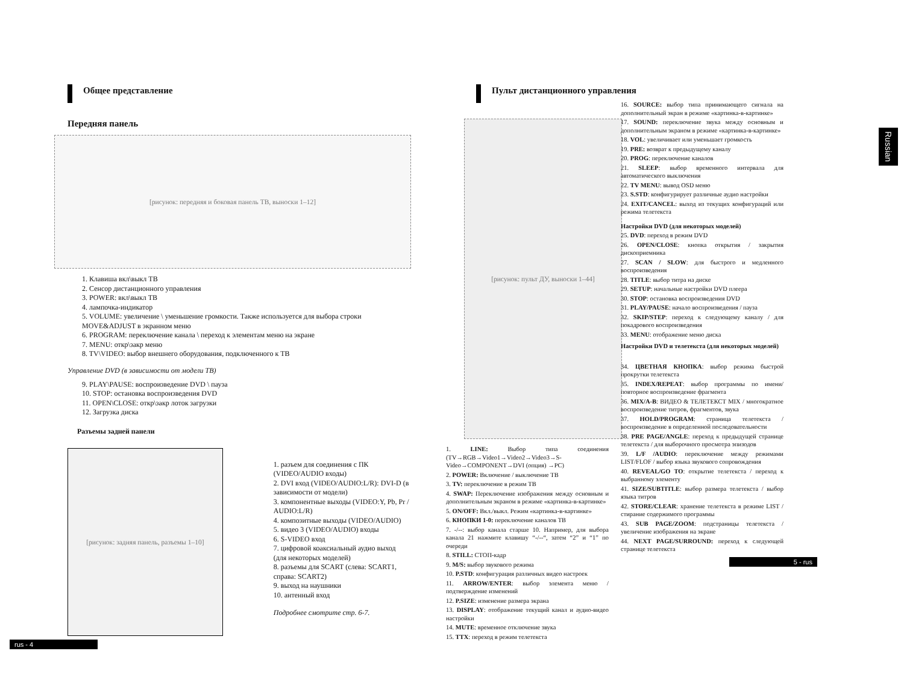Общее представление
Передняя панель
[рисунок: передняя и боковая панель ТВ, выноски 1–12]
1. Клавиша вкл\выкл ТВ
2. Сенсор дистанционного управления
3. POWER: вкл\выкл ТВ
4. лампочка-индикатор
5. VOLUME: увеличение \ уменьшение громкости. Также используется для выбора строки MOVE&ADJUST в экранном меню
6. PROGRAM: переключение канала \ переход к элементам меню на экране
7. MENU: откр\закр меню
8. TV\VIDEO: выбор внешнего оборудования, подключенного к ТВ
Управление DVD (в зависимости от модели ТВ)
9. PLAY\PAUSE: воспроизведение DVD \ пауза
10. STOP: остановка воспроизведения DVD
11. OPEN\CLOSE: откр\закр лоток загрузки
12. Загрузка диска
Разъемы задней панели
[рисунок: задняя панель, разъемы 1–10]
1. разъем для соединения с ПК (VIDEO/AUDIO входы)
2. DVI вход (VIDEO/AUDIO:L/R): DVI-D (в зависимости от модели)
3. компонентные выходы (VIDEO:Y, Pb, Pr / AUDIO:L/R)
4. композитные выходы (VIDEO/AUDIO)
5. видео 3 (VIDEO/AUDIO) входы
6. S-VIDEO вход
7. цифровой коаксиальный аудио выход (для некоторых моделей)
8. разъемы для SCART (слева: SCART1, справа: SCART2)
9. выход на наушники
10. антенный вход
Подробнее смотрите стр. 6-7.
rus - 4
Russian
Пульт дистанционного управления
[рисунок: пульт ДУ, выноски 1–44]
1. LINE: Выбор типа соединения (TV→RGB→Video1→Video2→Video3→S-Video→COMPONENT→DVI (опция) →PC)
2. POWER: Включение / выключение ТВ
3. TV: переключение в режим ТВ
4. SWAP: Переключение изображения между основным и дополнительным экраном в режиме «картинка-в-картинке»
5. ON/OFF: Вкл./выкл. Режим «картинка-в-картинке»
6. КНОПКИ 1-0: переключение каналов ТВ
7. -/--: выбор канала старше 10. Например, для выбора канала 21 нажмите клавишу “-/--“, затем “2” и “1” по очереди
8. STILL: СТОП-кадр
9. M/S: выбор звукового режима
10. P.STD: конфигурация различных видео настроек
11. ARROW/ENTER: выбор элемента меню / подтверждение изменений
12. P.SIZE: изменение размера экрана
13. DISPLAY: отображение текущий канал и аудио-видео настройки
14. MUTE: временное отключение звука
15. TTX: переход в режим телетекста
16. SOURCE: выбор типа принимающего сигнала на дополнительный экран в режиме «картинка-в-картинке»
17. SOUND: переключение звука между основным и дополнительным экраном в режиме «картинка-в-картинке»
18. VOL: увеличивает или уменьшает громкость
19. PRE: возврат к предыдущему каналу
20. PROG: переключение каналов
21. SLEEP: выбор временного интервала для автоматического выключения
22. TV MENU: вывод OSD меню
23. S.STD: конфигурирует различные аудио настройки
24. EXIT/CANCEL: выход из текущих конфигураций или режима телетекста
Настройки DVD (для некоторых моделей)
25. DVD: переход в режим DVD
26. OPEN/CLOSE: кнопка открытия / закрытия дископриемника
27. SCAN / SLOW: для быстрого и медленного воспроизведения
28. TITLE: выбор титра на диске
29. SETUP: начальные настройки DVD плеера
30. STOP: остановка воспроизведения DVD
31. PLAY/PAUSE: начало воспроизведения / пауза
32. SKIP/STEP: переход к следующему каналу / для покадрового воспроизведения
33. MENU: отображение меню диска
Настройки DVD и телетекста (для некоторых моделей)
34. ЦВЕТНАЯ КНОПКА: выбор режима быстрой прокрутки телетекста
35. INDEX/REPEAT: выбор программы по имени/ повторное воспроизведение фрагмента
36. MIX/A-B: ВИДЕО & ТЕЛЕТЕКСТ MIX / многократное воспроизведение титров, фрагментов, звука
37. HOLD/PROGRAM: страница телетекста / воспроизведение в определенной последовательности
38. PRE PAGE/ANGLE: переход к предыдущей странице телетекста / для выборочного просмотра эпизодов
39. L/F /AUDIO: переключение между режимами LIST/FLOF / выбор языка звукового сопровождения
40. REVEAL/GO TO: открытие телетекста / переход к выбранному элементу
41. SIZE/SUBTITLE: выбор размера телетекста / выбор языка титров
42. STORE/CLEAR: хранение телетекста в режиме LIST / стирание содержимого программы
43. SUB PAGE/ZOOM: подстраницы телетекста / увеличение изображения на экране
44. NEXT PAGE/SURROUND: переход к следующей странице телетекста
5 - rus